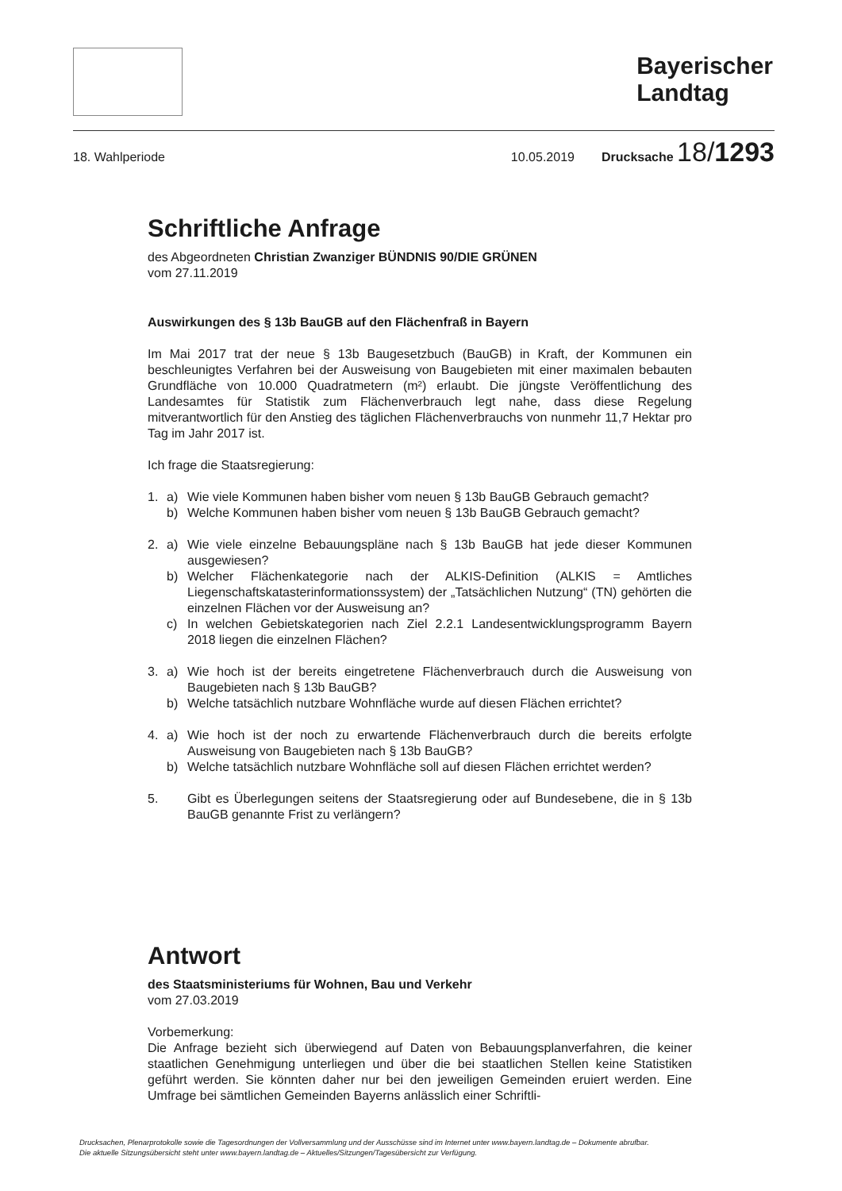Bayerischer
Landtag
18. Wahlperiode 10.05.2019 Drucksache 18/1293
Schriftliche Anfrage
des Abgeordneten Christian Zwanziger BÜNDNIS 90/DIE GRÜNEN
vom 27.11.2019
Auswirkungen des § 13b BauGB auf den Flächenfraß in Bayern
Im Mai 2017 trat der neue § 13b Baugesetzbuch (BauGB) in Kraft, der Kommunen ein beschleunigtes Verfahren bei der Ausweisung von Baugebieten mit einer maximalen bebauten Grundfläche von 10.000 Quadratmetern (m²) erlaubt. Die jüngste Veröffentlichung des Landesamtes für Statistik zum Flächenverbrauch legt nahe, dass diese Regelung mitverantwortlich für den Anstieg des täglichen Flächenverbrauchs von nunmehr 11,7 Hektar pro Tag im Jahr 2017 ist.
Ich frage die Staatsregierung:
1. a) Wie viele Kommunen haben bisher vom neuen § 13b BauGB Gebrauch gemacht?
b) Welche Kommunen haben bisher vom neuen § 13b BauGB Gebrauch gemacht?
2. a) Wie viele einzelne Bebauungspläne nach § 13b BauGB hat jede dieser Kommunen ausgewiesen?
b) Welcher Flächenkategorie nach der ALKIS-Definition (ALKIS = Amtliches Liegenschaftskatasterinformationssystem) der „Tatsächlichen Nutzung“ (TN) gehörten die einzelnen Flächen vor der Ausweisung an?
c) In welchen Gebietskategorien nach Ziel 2.2.1 Landesentwicklungsprogramm Bayern 2018 liegen die einzelnen Flächen?
3. a) Wie hoch ist der bereits eingetretene Flächenverbrauch durch die Ausweisung von Baugebieten nach § 13b BauGB?
b) Welche tatsächlich nutzbare Wohnfläche wurde auf diesen Flächen errichtet?
4. a) Wie hoch ist der noch zu erwartende Flächenverbrauch durch die bereits erfolgte Ausweisung von Baugebieten nach § 13b BauGB?
b) Welche tatsächlich nutzbare Wohnfläche soll auf diesen Flächen errichtet werden?
5. Gibt es Überlegungen seitens der Staatsregierung oder auf Bundesebene, die in § 13b BauGB genannte Frist zu verlängern?
Antwort
des Staatsministeriums für Wohnen, Bau und Verkehr
vom 27.03.2019
Vorbemerkung:
Die Anfrage bezieht sich überwiegend auf Daten von Bebauungsplanverfahren, die keiner staatlichen Genehmigung unterliegen und über die bei staatlichen Stellen keine Statistiken geführt werden. Sie könnten daher nur bei den jeweiligen Gemeinden eruiert werden. Eine Umfrage bei sämtlichen Gemeinden Bayerns anlässlich einer Schriftli-
Drucksachen, Plenarprotokolle sowie die Tagesordnungen der Vollversammlung und der Ausschüsse sind im Internet unter www.bayern.landtag.de – Dokumente abrufbar.
Die aktuelle Sitzungsübersicht steht unter www.bayern.landtag.de – Aktuelles/Sitzungen/Tagesübersicht zur Verfügung.